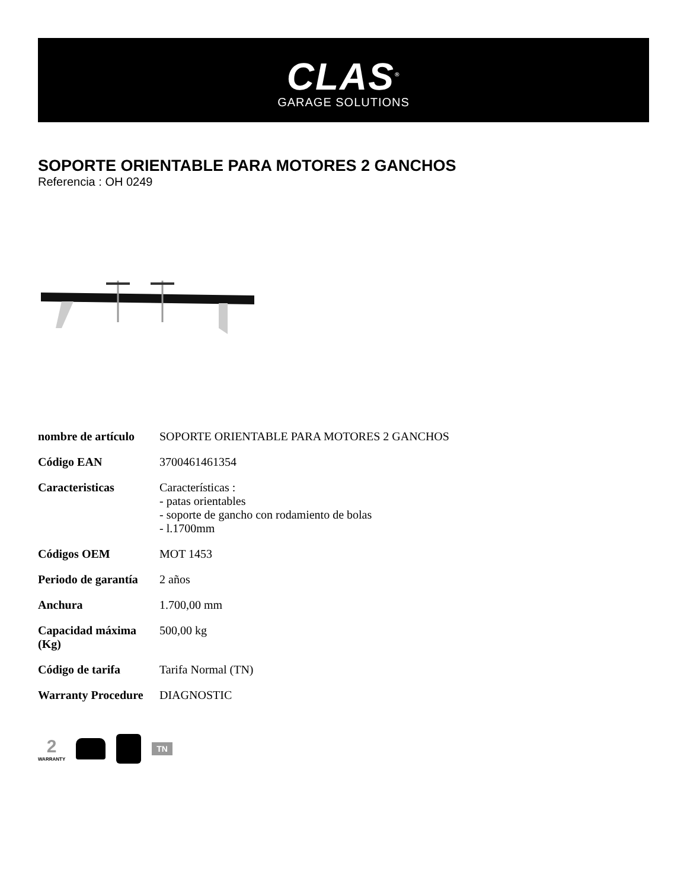CLAS<sup>®</sup>
GARAGE SOLUTIONS
SOPORTE ORIENTABLE PARA MOTORES 2 GANCHOS
Referencia : OH 0249
| nombre de artículo | SOPORTE ORIENTABLE PARA MOTORES 2 GANCHOS |
| Código EAN | 3700461461354 |
| Caracteristicas | Características : - patas orientables - soporte de gancho con rodamiento de bolas - l.1700mm |
| Códigos OEM | MOT 1453 |
| Periodo de garantía | 2 años |
| Anchura | 1.700,00 mm |
| Capacidad máxima (Kg) | 500,00 kg |
| Código de tarifa | Tarifa Normal (TN) |
| Warranty Procedure | DIAGNOSTIC |
2
WARRANTY
TN